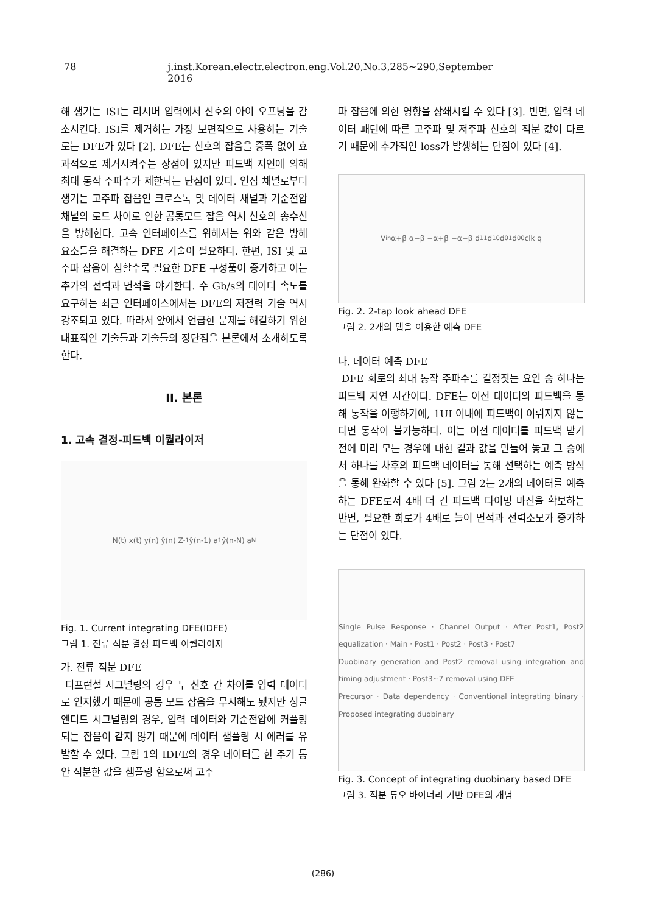78 j.inst.Korean.electr.electron.eng.Vol.20,No.3,285~290,September 2016
해 생기는 ISI는 리시버 입력에서 신호의 아이 오프닝을 감소시킨다. ISI를 제거하는 가장 보편적으로 사용하는 기술로는 DFE가 있다 [2]. DFE는 신호의 잡음을 증폭 없이 효과적으로 제거시켜주는 장점이 있지만 피드백 지연에 의해 최대 동작 주파수가 제한되는 단점이 있다. 인접 채널로부터 생기는 고주파 잡음인 크로스톡 및 데이터 채널과 기준전압 채널의 로드 차이로 인한 공통모드 잡음 역시 신호의 송수신을 방해한다. 고속 인터페이스를 위해서는 위와 같은 방해 요소들을 해결하는 DFE 기술이 필요하다. 한편, ISI 및 고주파 잡음이 심할수록 필요한 DFE 구성품이 증가하고 이는 추가의 전력과 면적을 야기한다. 수 Gb/s의 데이터 속도를 요구하는 최근 인터페이스에서는 DFE의 저전력 기술 역시 강조되고 있다. 따라서 앞에서 언급한 문제를 해결하기 위한 대표적인 기술들과 기술들의 장단점을 본론에서 소개하도록 한다.
II. 본론
1. 고속 결정-피드백 이퀄라이저
N(t) x(t) y(n) ŷ(n) Z<sup>-1</sup> ŷ(n-1) a<sub>1</sub> ŷ(n-N) a<sub>N</sub>
Fig. 1. Current integrating DFE(IDFE)
그림 1. 전류 적분 결정 피드백 이퀄라이저
가. 전류 적분 DFE
디프런셜 시그널링의 경우 두 신호 간 차이를 입력 데이터로 인지했기 때문에 공통 모드 잡음을 무시해도 됐지만 싱글 엔디드 시그널링의 경우, 입력 데이터와 기준전압에 커플링 되는 잡음이 같지 않기 때문에 데이터 샘플링 시 에러를 유발할 수 있다. 그림 1의 IDFE의 경우 데이터를 한 주기 동안 적분한 값을 샘플링 함으로써 고주
파 잡음에 의한 영향을 상쇄시킬 수 있다 [3]. 반면, 입력 데이터 패턴에 따른 고주파 및 저주파 신호의 적분 값이 다르기 때문에 추가적인 loss가 발생하는 단점이 있다 [4].
V<sub>in</sub> α+β α−β −α+β −α−β d<sub>11</sub> d<sub>10</sub> d<sub>01</sub> d<sub>00</sub> clk q
Fig. 2. 2-tap look ahead DFE
그림 2. 2개의 탭을 이용한 예측 DFE
나. 데이터 예측 DFE
DFE 회로의 최대 동작 주파수를 결정짓는 요인 중 하나는 피드백 지연 시간이다. DFE는 이전 데이터의 피드백을 통해 동작을 이행하기에, 1UI 이내에 피드백이 이뤄지지 않는다면 동작이 불가능하다. 이는 이전 데이터를 피드백 받기 전에 미리 모든 경우에 대한 결과 값을 만들어 놓고 그 중에서 하나를 차후의 피드백 데이터를 통해 선택하는 예측 방식을 통해 완화할 수 있다 [5]. 그림 2는 2개의 데이터를 예측하는 DFE로서 4배 더 긴 피드백 타이밍 마진을 확보하는 반면, 필요한 회로가 4배로 늘어 면적과 전력소모가 증가하는 단점이 있다.
Single Pulse Response · Channel Output · After Post1, Post2 equalization · Main · Post1 · Post2 · Post3 · Post7
Duobinary generation and Post2 removal using integration and timing adjustment · Post3~7 removal using DFE
Precursor · Data dependency · Conventional integrating binary · Proposed integrating duobinary
Fig. 3. Concept of integrating duobinary based DFE
그림 3. 적분 듀오 바이너리 기반 DFE의 개념
(286)